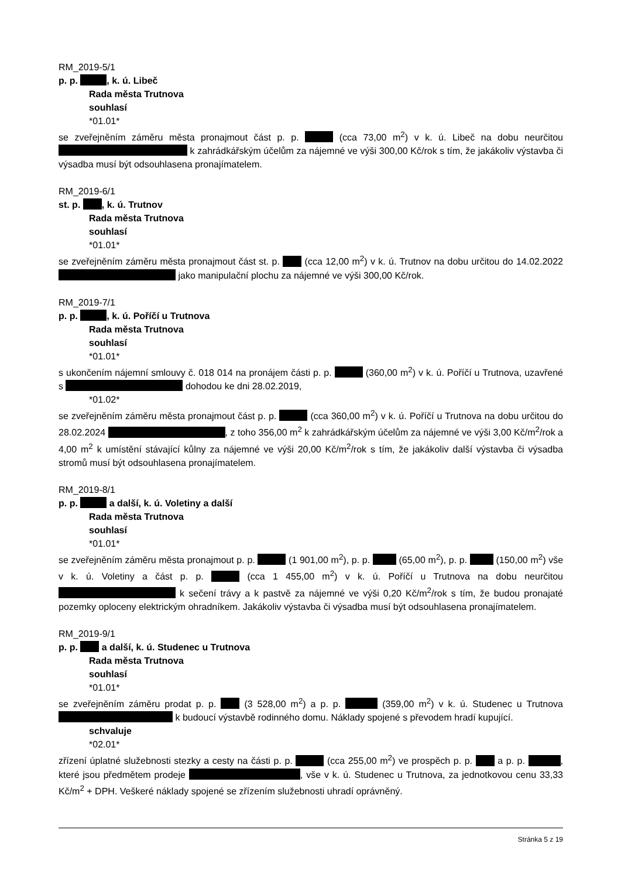RM_2019-5/1
p. p. , k. ú. Libeč
Rada města Trutnova
souhlasí
*01.01*
se zveřejněním záměru města pronajmout část p. p. (cca 73,00 m<sup>2</sup>) v k. ú. Libeč na dobu neurčitou k zahrádkářským účelům za nájemné ve výši 300,00 Kč/rok s tím, že jakákoliv výstavba či výsadba musí být odsouhlasena pronajímatelem.
RM_2019-6/1
st. p. , k. ú. Trutnov
Rada města Trutnova
souhlasí
*01.01*
se zveřejněním záměru města pronajmout část st. p. (cca 12,00 m<sup>2</sup>) v k. ú. Trutnov na dobu určitou do 14.02.2022 jako manipulační plochu za nájemné ve výši 300,00 Kč/rok.
RM_2019-7/1
p. p. , k. ú. Poříčí u Trutnova
Rada města Trutnova
souhlasí
*01.01*
s ukončením nájemní smlouvy č. 018 014 na pronájem části p. p. (360,00 m<sup>2</sup>) v k. ú. Poříčí u Trutnova, uzavřené s dohodou ke dni 28.02.2019,
*01.02*
se zveřejněním záměru města pronajmout část p. p. (cca 360,00 m<sup>2</sup>) v k. ú. Poříčí u Trutnova na dobu určitou do 28.02.2024 , z toho 356,00 m<sup>2</sup> k zahrádkářským účelům za nájemné ve výši 3,00 Kč/m<sup>2</sup>/rok a 4,00 m<sup>2</sup> k umístění stávající kůlny za nájemné ve výši 20,00 Kč/m<sup>2</sup>/rok s tím, že jakákoliv další výstavba či výsadba stromů musí být odsouhlasena pronajímatelem.
RM_2019-8/1
p. p. a další, k. ú. Voletiny a další
Rada města Trutnova
souhlasí
*01.01*
se zveřejněním záměru města pronajmout p. p. (1 901,00 m<sup>2</sup>), p. p. (65,00 m<sup>2</sup>), p. p. (150,00 m<sup>2</sup>) vše v k. ú. Voletiny a část p. p. (cca 1 455,00 m<sup>2</sup>) v k. ú. Poříčí u Trutnova na dobu neurčitou k sečení trávy a k pastvě za nájemné ve výši 0,20 Kč/m<sup>2</sup>/rok s tím, že budou pronajaté pozemky oploceny elektrickým ohradníkem. Jakákoliv výstavba či výsadba musí být odsouhlasena pronajímatelem.
RM_2019-9/1
p. p. a další, k. ú. Studenec u Trutnova
Rada města Trutnova
souhlasí
*01.01*
se zveřejněním záměru prodat p. p. (3 528,00 m<sup>2</sup>) a p. p. (359,00 m<sup>2</sup>) v k. ú. Studenec u Trutnova k budoucí výstavbě rodinného domu. Náklady spojené s převodem hradí kupující.
schvaluje
*02.01*
zřízení úplatné služebnosti stezky a cesty na části p. p. (cca 255,00 m<sup>2</sup>) ve prospěch p. p. a p. p. , které jsou předmětem prodeje , vše v k. ú. Studenec u Trutnova, za jednotkovou cenu 33,33 Kč/m<sup>2</sup> + DPH. Veškeré náklady spojené se zřízením služebnosti uhradí oprávněný.
Stránka 5 z 19